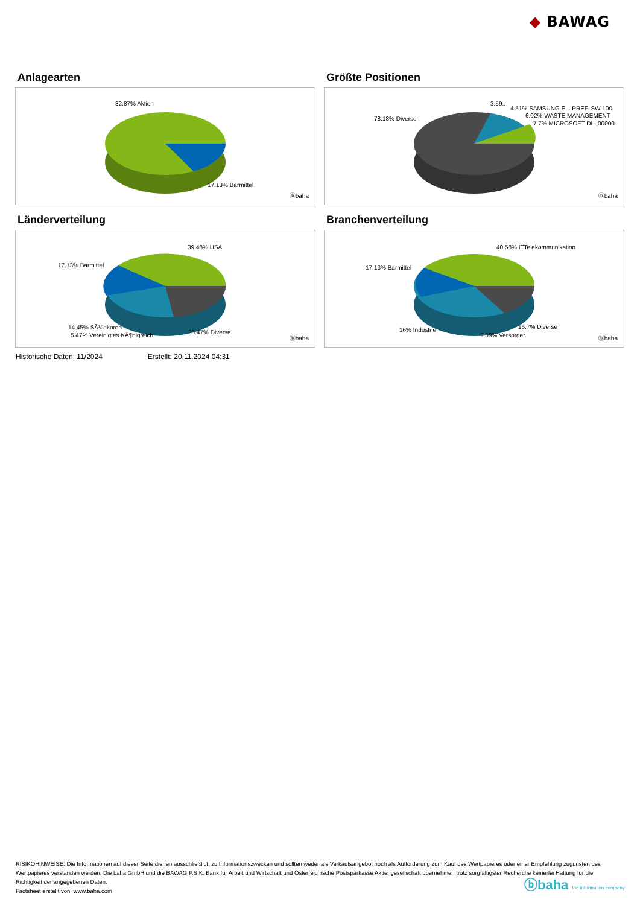◆ BAWAG
Anlagearten
82.87% Aktien
17.13% Barmittel
ⓑbaha
Größte Positionen
78.18% Diverse
3.59..
4.51% SAMSUNG EL. PREF. SW 100
6.02% WASTE MANAGEMENT
7.7% MICROSOFT DL-,00000..
ⓑbaha
Länderverteilung
39.48% USA
17.13% Barmittel
14.45% SÃ¼dkorea
5.47% Vereinigtes KÃ¶nigreich 23.47% Diverse
ⓑbaha
Branchenverteilung
40.58% ITTelekommunikation
17.13% Barmittel
16% Industrie
9.59% Versorger
16.7% Diverse
ⓑbaha
Historische Daten: 11/2024 Erstellt: 20.11.2024 04:31
RISIKOHINWEISE: Die Informationen auf dieser Seite dienen ausschließlich zu Informationszwecken und sollten weder als Verkaufsangebot noch als Aufforderung zum Kauf des Wertpapieres oder einer Empfehlung zugunsten des Wertpapieres verstanden werden. Die baha GmbH und die BAWAG P.S.K. Bank für Arbeit und Wirtschaft und Österreichische Postsparkasse Aktiengesellschaft übernehmen trotz sorgfältigster Recherche keinerlei Haftung für die Richtigkeit der angegebenen Daten.
Factsheet erstellt von: www.baha.com
ⓑbaha the information company